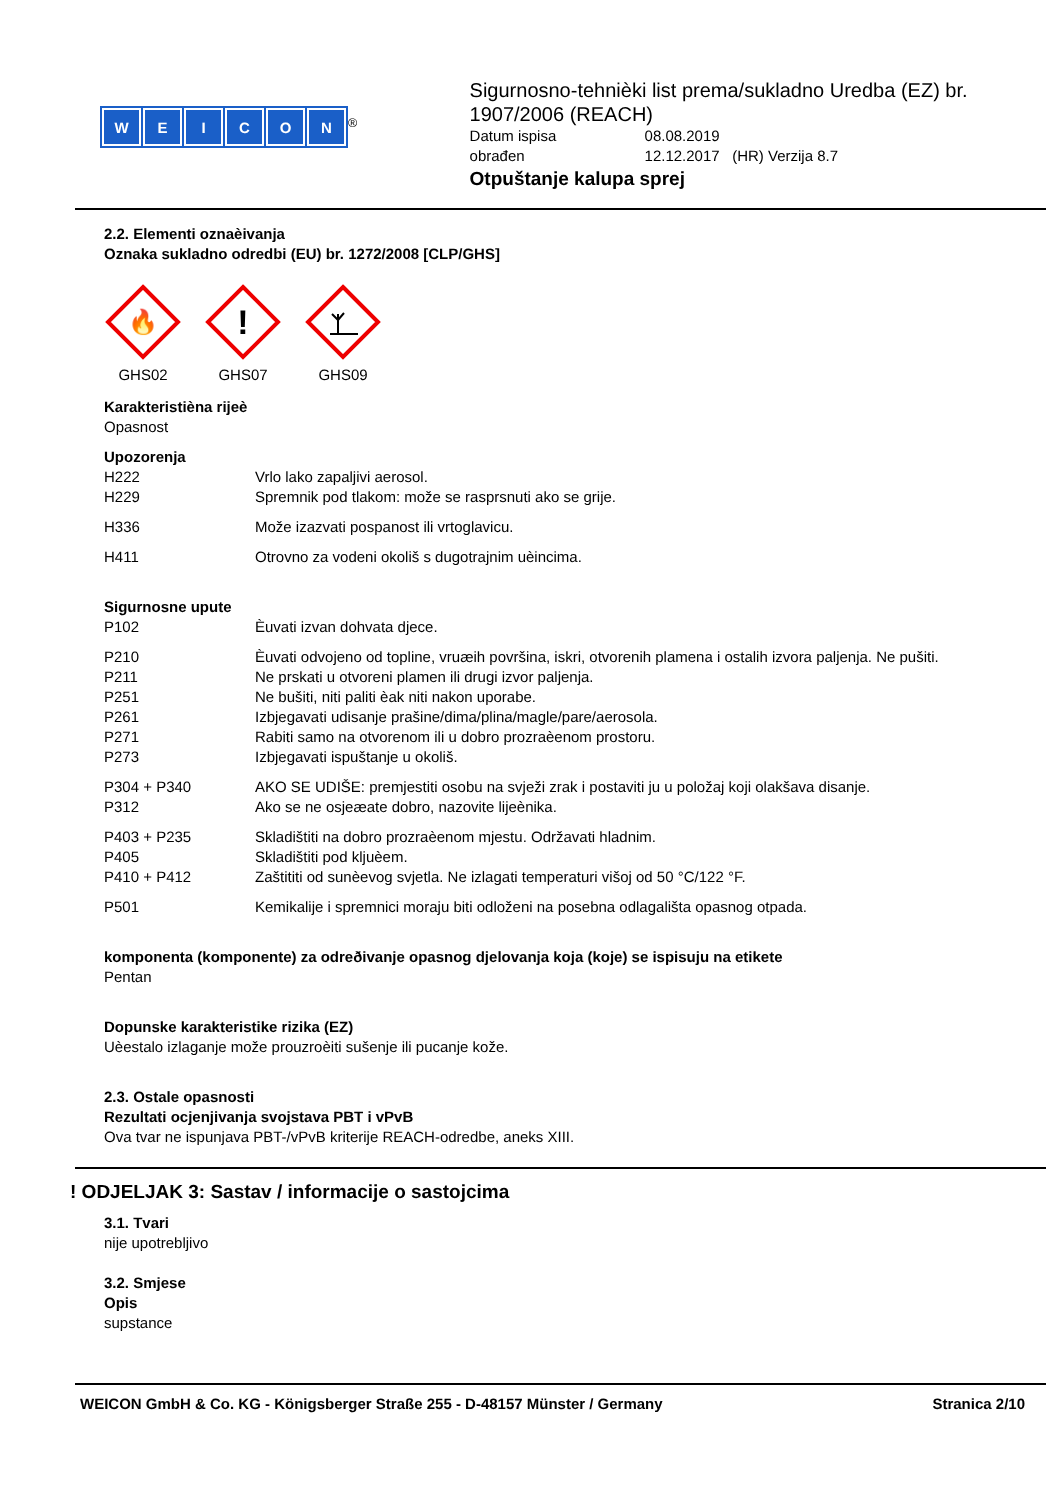WEICON
<sup>®</sup>
Sigurnosno-tehnièki list prema/sukladno Uredba (EZ) br. 1907/2006 (REACH)
Datum ispisa 08.08.2019 obrađen 12.12.2017 (HR) Verzija 8.7
Otpuštanje kalupa sprej
2.2. Elementi oznaèivanja
Oznaka sukladno odredbi (EU) br. 1272/2008 [CLP/GHS]
🔥
GHS02
!
GHS07
GHS09
Karakteristièna rijeè
Opasnost
Upozorenja
H222 Vrlo lako zapaljivi aerosol. H229 Spremnik pod tlakom: može se rasprsnuti ako se grije.
H336 Može izazvati pospanost ili vrtoglavicu.
H411 Otrovno za vodeni okoliš s dugotrajnim uèincima.
Sigurnosne upute
P102 Èuvati izvan dohvata djece.
P210 Èuvati odvojeno od topline, vruæih površina, iskri, otvorenih plamena i ostalih izvora paljenja. Ne pušiti. P211 Ne prskati u otvoreni plamen ili drugi izvor paljenja. P251 Ne bušiti, niti paliti èak niti nakon uporabe. P261 Izbjegavati udisanje prašine/dima/plina/magle/pare/aerosola. P271 Rabiti samo na otvorenom ili u dobro prozraèenom prostoru. P273 Izbjegavati ispuštanje u okoliš.
P304 + P340 AKO SE UDIŠE: premjestiti osobu na svježi zrak i postaviti ju u položaj koji olakšava disanje. P312 Ako se ne osjeæate dobro, nazovite lijeènika.
P403 + P235 Skladištiti na dobro prozraèenom mjestu. Održavati hladnim. P405 Skladištiti pod kljuèem. P410 + P412 Zaštititi od sunèevog svjetla. Ne izlagati temperaturi višoj od 50 °C/122 °F.
P501 Kemikalije i spremnici moraju biti odloženi na posebna odlagališta opasnog otpada.
komponenta (komponente) za odreðivanje opasnog djelovanja koja (koje) se ispisuju na etikete
Pentan
Dopunske karakteristike rizika (EZ)
Uèestalo izlaganje može prouzroèiti sušenje ili pucanje kože.
2.3. Ostale opasnosti
Rezultati ocjenjivanja svojstava PBT i vPvB
Ova tvar ne ispunjava PBT-/vPvB kriterije REACH-odredbe, aneks XIII.
! ODJELJAK 3: Sastav / informacije o sastojcima
3.1. Tvari
nije upotrebljivo
3.2. Smjese
Opis
supstance
WEICON GmbH & Co. KG - Königsberger Straße 255 - D-48157 Münster / Germany Stranica 2/10